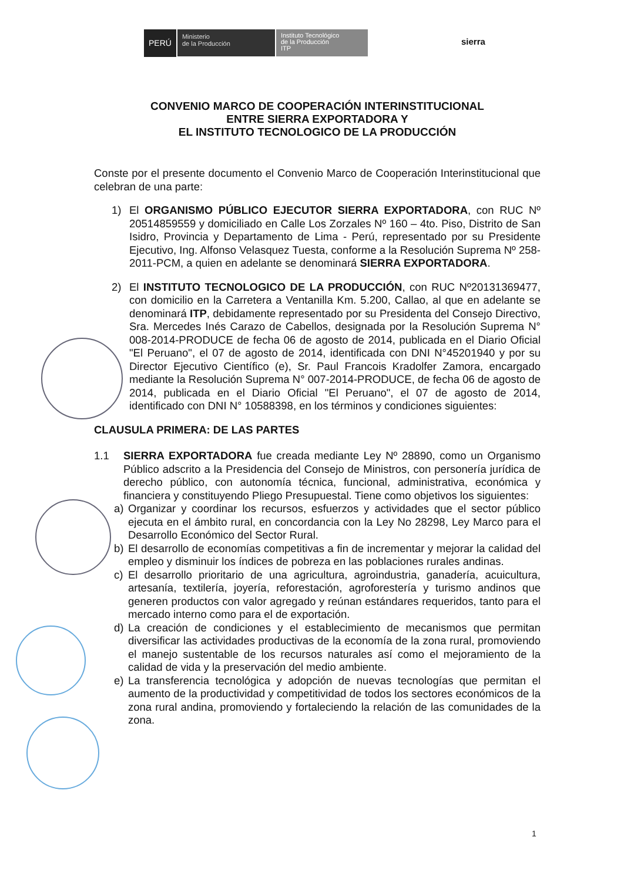PERÚ
Ministerio
de la Producción
Instituto Tecnológico
de la Producción
ITP
sierra
CONVENIO MARCO DE COOPERACIÓN INTERINSTITUCIONAL
ENTRE SIERRA EXPORTADORA Y
EL INSTITUTO TECNOLOGICO DE LA PRODUCCIÓN
Conste por el presente documento el Convenio Marco de Cooperación Interinstitucional que celebran de una parte:
1) El ORGANISMO PÚBLICO EJECUTOR SIERRA EXPORTADORA, con RUC Nº 20514859559 y domiciliado en Calle Los Zorzales Nº 160 – 4to. Piso, Distrito de San Isidro, Provincia y Departamento de Lima - Perú, representado por su Presidente Ejecutivo, Ing. Alfonso Velasquez Tuesta, conforme a la Resolución Suprema Nº 258-2011-PCM, a quien en adelante se denominará SIERRA EXPORTADORA.
2) El INSTITUTO TECNOLOGICO DE LA PRODUCCIÓN, con RUC Nº20131369477, con domicilio en la Carretera a Ventanilla Km. 5.200, Callao, al que en adelante se denominará ITP, debidamente representado por su Presidenta del Consejo Directivo, Sra. Mercedes Inés Carazo de Cabellos, designada por la Resolución Suprema N° 008-2014-PRODUCE de fecha 06 de agosto de 2014, publicada en el Diario Oficial "El Peruano", el 07 de agosto de 2014, identificada con DNI N°45201940 y por su Director Ejecutivo Científico (e), Sr. Paul Francois Kradolfer Zamora, encargado mediante la Resolución Suprema N° 007-2014-PRODUCE, de fecha 06 de agosto de 2014, publicada en el Diario Oficial "El Peruano", el 07 de agosto de 2014, identificado con DNI N° 10588398, en los términos y condiciones siguientes:
CLAUSULA PRIMERA: DE LAS PARTES
1.1 SIERRA EXPORTADORA fue creada mediante Ley Nº 28890, como un Organismo Público adscrito a la Presidencia del Consejo de Ministros, con personería jurídica de derecho público, con autonomía técnica, funcional, administrativa, económica y financiera y constituyendo Pliego Presupuestal. Tiene como objetivos los siguientes:
a) Organizar y coordinar los recursos, esfuerzos y actividades que el sector público ejecuta en el ámbito rural, en concordancia con la Ley No 28298, Ley Marco para el Desarrollo Económico del Sector Rural.
b) El desarrollo de economías competitivas a fin de incrementar y mejorar la calidad del empleo y disminuir los índices de pobreza en las poblaciones rurales andinas.
c) El desarrollo prioritario de una agricultura, agroindustria, ganadería, acuicultura, artesanía, textilería, joyería, reforestación, agroforestería y turismo andinos que generen productos con valor agregado y reúnan estándares requeridos, tanto para el mercado interno como para el de exportación.
d) La creación de condiciones y el establecimiento de mecanismos que permitan diversificar las actividades productivas de la economía de la zona rural, promoviendo el manejo sustentable de los recursos naturales así como el mejoramiento de la calidad de vida y la preservación del medio ambiente.
e) La transferencia tecnológica y adopción de nuevas tecnologías que permitan el aumento de la productividad y competitividad de todos los sectores económicos de la zona rural andina, promoviendo y fortaleciendo la relación de las comunidades de la zona.
1